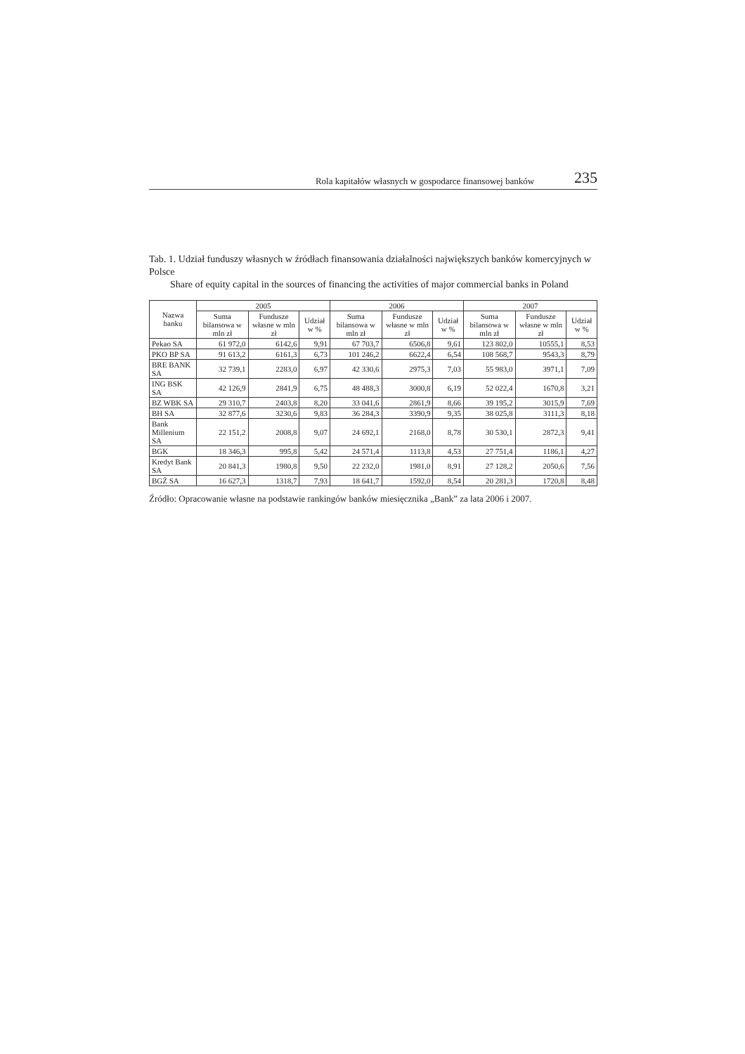Rola kapitałów własnych w gospodarce finansowej banków 235
Tab. 1. Udział funduszy własnych w źródłach finansowania działalności największych banków komercyjnych w Polsce
Share of equity capital in the sources of financing the activities of major commercial banks in Poland
| Nazwa banku | 2005 | | | 2006 | | | 2007 | | |
| --- | --- | --- | --- | --- | --- | --- | --- | --- | --- |
| | Suma bilansowa w mln zł | Fundusze własne w mln zł | Udział w % | Suma bilansowa w mln zł | Fundusze własne w mln zł | Udział w % | Suma bilansowa w mln zł | Fundusze własne w mln zł | Udział w % |
| Pekao SA | 61 972,0 | 6142,6 | 9,91 | 67 703,7 | 6506,8 | 9,61 | 123 802,0 | 10555,1 | 8,53 |
| PKO BP SA | 91 613,2 | 6161,3 | 6,73 | 101 246,2 | 6622,4 | 6,54 | 108 568,7 | 9543,3 | 8,79 |
| BRE BANK SA | 32 739,1 | 2283,0 | 6,97 | 42 330,6 | 2975,3 | 7,03 | 55 983,0 | 3971,1 | 7,09 |
| ING BSK SA | 42 126,9 | 2841,9 | 6,75 | 48 488,3 | 3000,8 | 6,19 | 52 022,4 | 1670,8 | 3,21 |
| BZ WBK SA | 29 310,7 | 2403,8 | 8,20 | 33 041,6 | 2861,9 | 8,66 | 39 195,2 | 3015,9 | 7,69 |
| BH SA | 32 877,6 | 3230,6 | 9,83 | 36 284,3 | 3390,9 | 9,35 | 38 025,8 | 3111,3 | 8,18 |
| Bank Millenium SA | 22 151,2 | 2008,8 | 9,07 | 24 692,1 | 2168,0 | 8,78 | 30 530,1 | 2872,3 | 9,41 |
| BGK | 18 346,3 | 995,8 | 5,42 | 24 571,4 | 1113,8 | 4,53 | 27 751,4 | 1186,1 | 4,27 |
| Kredyt Bank SA | 20 841,3 | 1980,8 | 9,50 | 22 232,0 | 1981,0 | 8,91 | 27 128,2 | 2050,6 | 7,56 |
| BGŻ SA | 16 627,3 | 1318,7 | 7,93 | 18 641,7 | 1592,0 | 8,54 | 20 281,3 | 1720,8 | 8,48 |
Źródło: Opracowanie własne na podstawie rankingów banków miesięcznika „Bank” za lata 2006 i 2007.